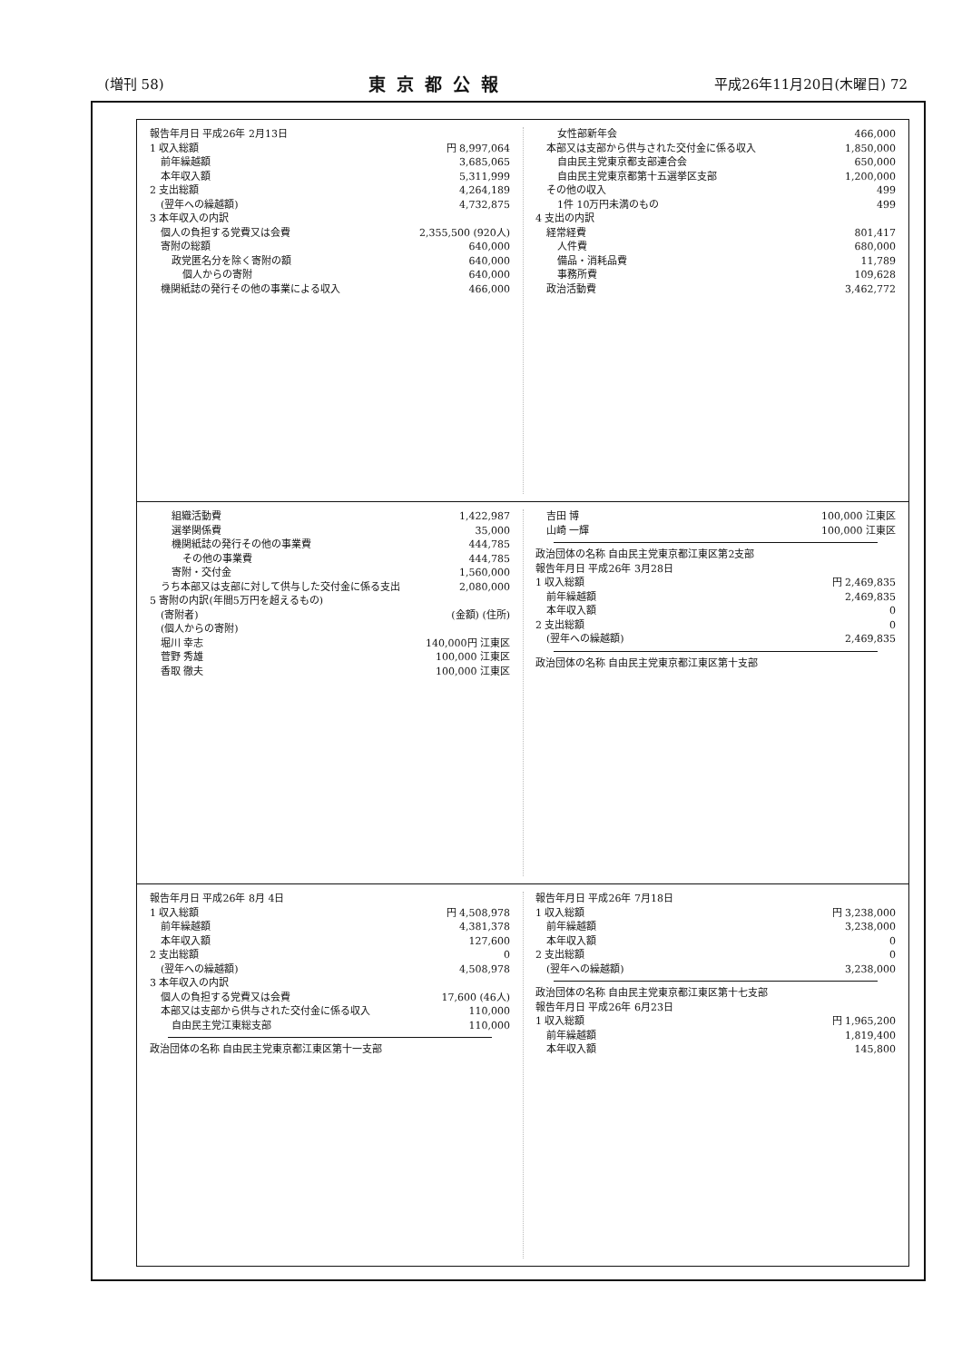(増刊 58) 東京都公報 平成26年11月20日(木曜日) 72
報告年月日 平成26年 2月13日
1 収入総額 円 8,997,064
前年繰越額 3,685,065
本年収入額 5,311,999
2 支出総額 4,264,189
(翌年への繰越額) 4,732,875
3 本年収入の内訳
個人の負担する党費又は会費 2,355,500 (920人)
寄附の総額 640,000
政党匿名分を除く寄附の額 640,000
個人からの寄附 640,000
機関紙誌の発行その他の事業による収入 466,000
女性部新年会 466,000
本部又は支部から供与された交付金に係る収入 1,850,000
自由民主党東京都支部連合会 650,000
自由民主党東京都第十五選挙区支部 1,200,000
その他の収入 499
1件 10万円未満のもの 499
4 支出の内訳
経常経費 801,417
人件費 680,000
備品・消耗品費 11,789
事務所費 109,628
政治活動費 3,462,772
組織活動費 1,422,987
選挙関係費 35,000
機関紙誌の発行その他の事業費 444,785
その他の事業費 444,785
寄附・交付金 1,560,000
うち本部又は支部に対して供与した交付金に係る支出 2,080,000
5 寄附の内訳(年間5万円を超えるもの)
(寄附者) (金額) (住所)
(個人からの寄附)
堀川 幸志 140,000円 江東区
菅野 秀雄 100,000 江東区
香取 徹夫 100,000 江東区
吉田 博 100,000 江東区
山崎 一輝 100,000 江東区
政治団体の名称 自由民主党東京都江東区第2支部
報告年月日 平成26年 3月28日
1 収入総額 円 2,469,835
前年繰越額 2,469,835
本年収入額 0
2 支出総額 0
(翌年への繰越額) 2,469,835
政治団体の名称 自由民主党東京都江東区第十支部
報告年月日 平成26年 8月 4日
1 収入総額 円 4,508,978
前年繰越額 4,381,378
本年収入額 127,600
2 支出総額 0
(翌年への繰越額) 4,508,978
3 本年収入の内訳
個人の負担する党費又は会費 17,600 (46人)
本部又は支部から供与された交付金に係る収入 110,000
自由民主党江東総支部 110,000
政治団体の名称 自由民主党東京都江東区第十一支部
報告年月日 平成26年 7月18日
1 収入総額 円 3,238,000
前年繰越額 3,238,000
本年収入額 0
2 支出総額 0
(翌年への繰越額) 3,238,000
政治団体の名称 自由民主党東京都江東区第十七支部
報告年月日 平成26年 6月23日
1 収入総額 円 1,965,200
前年繰越額 1,819,400
本年収入額 145,800